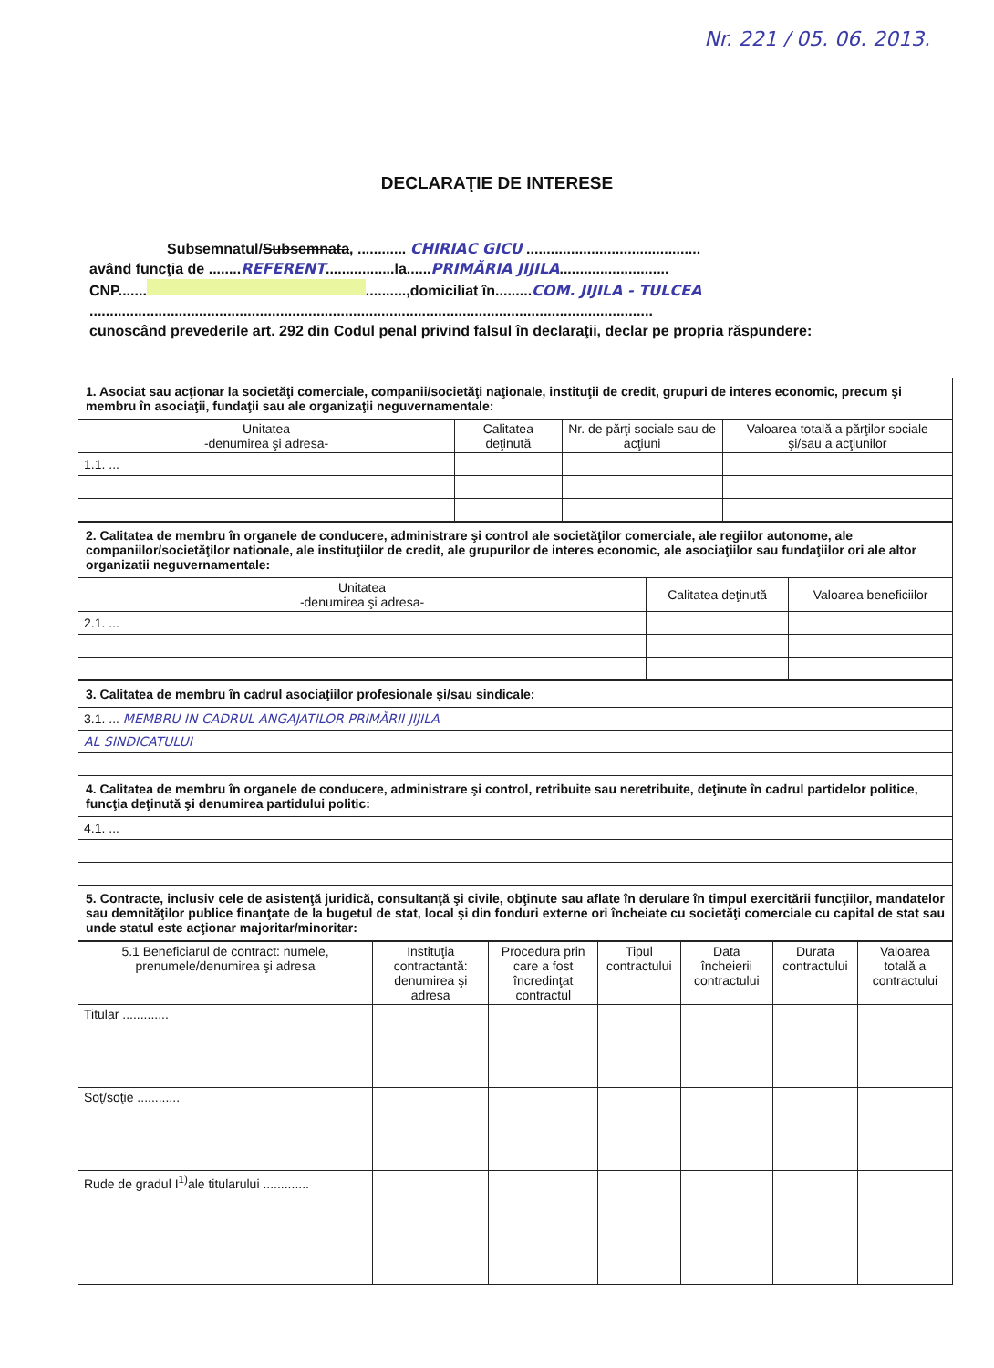Nr. 221 / 05. 06. 2013.
DECLARAŢIE DE INTERESE
Subsemnatul/Subsemnata, ............ CHIRIAC GICU ...........................................
având funcţia de ........REFERENT.................la......PRIMĂRIA JIJILA...........................
CNP....... ..........,domiciliat în.........COM. JIJILA - TULCEA
...........................................................................................................................................
cunoscând prevederile art. 292 din Codul penal privind falsul în declaraţii, declar pe propria răspundere:
| 1. Asociat sau acţionar la societăţi comerciale, companii/societăţi naţionale, instituţii de credit, grupuri de interes economic, precum şi membru în asociaţii, fundaţii sau ale organizaţii neguvernamentale: | | | |
| Unitatea -denumirea şi adresa- | Calitatea deţinută | Nr. de părţi sociale sau de acţiuni | Valoarea totală a părţilor sociale şi/sau a acţiunilor |
| 1.1. ... | | | |
| 2. Calitatea de membru în organele de conducere, administrare şi control ale societăţilor comerciale, ale regiilor autonome, ale companiilor/societăţilor nationale, ale instituţiilor de credit, ale grupurilor de interes economic, ale asociaţiilor sau fundaţiilor ori ale altor organizatii neguvernamentale: | | |
| Unitatea -denumirea şi adresa- | Calitatea deţinută | Valoarea beneficiilor |
| 2.1. ... | | |
| 3. Calitatea de membru în cadrul asociaţiilor profesionale şi/sau sindicale: |
| 3.1. ... MEMBRU IN CADRUL ANGAJATILOR PRIMĂRII JIJILA |
| AL SINDICATULUI |
| 4. Calitatea de membru în organele de conducere, administrare şi control, retribuite sau neretribuite, deţinute în cadrul partidelor politice, funcţia deţinută şi denumirea partidului politic: |
| 4.1. ... |
| 5. Contracte, inclusiv cele de asistenţă juridică, consultanţă şi civile, obţinute sau aflate în derulare în timpul exercitării funcţiilor, mandatelor sau demnităţilor publice finanţate de la bugetul de stat, local şi din fonduri externe ori încheiate cu societăţi comerciale cu capital de stat sau unde statul este acţionar majoritar/minoritar: |
| 5.1 Beneficiarul de contract: numele, prenumele/denumirea şi adresa | Instituţia contractantă: denumirea şi adresa | Procedura prin care a fost încredinţat contractul | Tipul contractului | Data încheierii contractului | Durata contractului | Valoarea totală a contractului |
| --- | --- | --- | --- | --- | --- | --- |
| Titular ............. | | | | | | |
| Soţ/soţie ............ | | | | | | |
| Rude de gradul I<sup>1)</sup>ale titularului ............. | | | | | | |